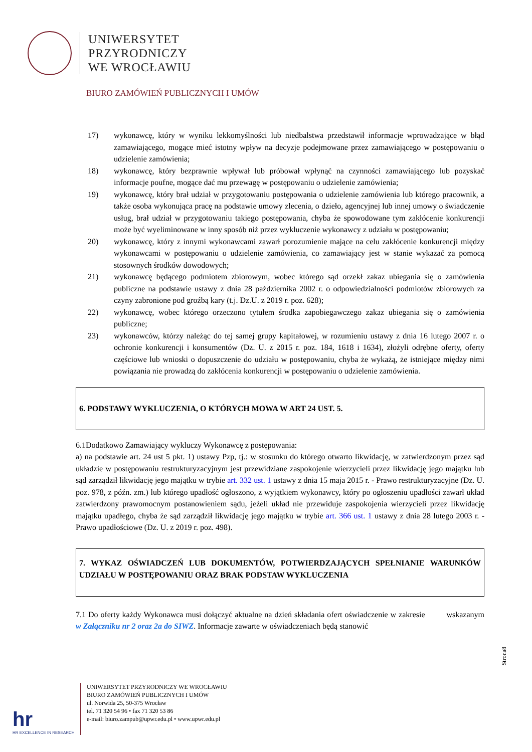UNIWERSYTET
PRZYRODNICZY
WE WROCŁAWIU
BIURO ZAMÓWIEŃ PUBLICZNYCH I UMÓW
17) wykonawcę, który w wyniku lekkomyślności lub niedbalstwa przedstawił informacje wprowadzające w błąd zamawiającego, mogące mieć istotny wpływ na decyzje podejmowane przez zamawiającego w postępowaniu o udzielenie zamówienia;
18) wykonawcę, który bezprawnie wpływał lub próbował wpłynąć na czynności zamawiającego lub pozyskać informacje poufne, mogące dać mu przewagę w postępowaniu o udzielenie zamówienia;
19) wykonawcę, który brał udział w przygotowaniu postępowania o udzielenie zamówienia lub którego pracownik, a także osoba wykonująca pracę na podstawie umowy zlecenia, o dzieło, agencyjnej lub innej umowy o świadczenie usług, brał udział w przygotowaniu takiego postępowania, chyba że spowodowane tym zakłócenie konkurencji może być wyeliminowane w inny sposób niż przez wykluczenie wykonawcy z udziału w postępowaniu;
20) wykonawcę, który z innymi wykonawcami zawarł porozumienie mające na celu zakłócenie konkurencji między wykonawcami w postępowaniu o udzielenie zamówienia, co zamawiający jest w stanie wykazać za pomocą stosownych środków dowodowych;
21) wykonawcę będącego podmiotem zbiorowym, wobec którego sąd orzekł zakaz ubiegania się o zamówienia publiczne na podstawie ustawy z dnia 28 października 2002 r. o odpowiedzialności podmiotów zbiorowych za czyny zabronione pod groźbą kary (t.j. Dz.U. z 2019 r. poz. 628);
22) wykonawcę, wobec którego orzeczono tytułem środka zapobiegawczego zakaz ubiegania się o zamówienia publiczne;
23) wykonawców, którzy należąc do tej samej grupy kapitałowej, w rozumieniu ustawy z dnia 16 lutego 2007 r. o ochronie konkurencji i konsumentów (Dz. U. z 2015 r. poz. 184, 1618 i 1634), złożyli odrębne oferty, oferty częściowe lub wnioski o dopuszczenie do udziału w postępowaniu, chyba że wykażą, że istniejące między nimi powiązania nie prowadzą do zakłócenia konkurencji w postępowaniu o udzielenie zamówienia.
6. PODSTAWY WYKLUCZENIA, O KTÓRYCH MOWA W ART 24 UST. 5.
6.1Dodatkowo Zamawiający wykluczy Wykonawcę z postępowania:
a) na podstawie art. 24 ust 5 pkt. 1) ustawy Pzp, tj.: w stosunku do którego otwarto likwidację, w zatwierdzonym przez sąd układzie w postępowaniu restrukturyzacyjnym jest przewidziane zaspokojenie wierzycieli przez likwidację jego majątku lub sąd zarządził likwidację jego majątku w trybie art. 332 ust. 1 ustawy z dnia 15 maja 2015 r. - Prawo restrukturyzacyjne (Dz. U. poz. 978, z późn. zm.) lub którego upadłość ogłoszono, z wyjątkiem wykonawcy, który po ogłoszeniu upadłości zawarł układ zatwierdzony prawomocnym postanowieniem sądu, jeżeli układ nie przewiduje zaspokojenia wierzycieli przez likwidację majątku upadłego, chyba że sąd zarządził likwidację jego majątku w trybie art. 366 ust. 1 ustawy z dnia 28 lutego 2003 r. - Prawo upadłościowe (Dz. U. z 2019 r. poz. 498).
7. WYKAZ OŚWIADCZEŃ LUB DOKUMENTÓW, POTWIERDZAJĄCYCH SPEŁNIANIE WARUNKÓW UDZIAŁU W POSTĘPOWANIU ORAZ BRAK PODSTAW WYKLUCZENIA
7.1 Do oferty każdy Wykonawca musi dołączyć aktualne na dzień składania ofert oświadczenie w zakresie wskazanym w Załączniku nr 2 oraz 2a do SIWZ. Informacje zawarte w oświadczeniach będą stanowić
Strona8
hr
HR EXCELLENCE IN RESEARCH
UNIWERSYTET PRZYRODNICZY WE WROCŁAWIU
BIURO ZAMÓWIEŃ PUBLICZNYCH I UMÓW
ul. Norwida 25, 50-375 Wrocław
tel. 71 320 54 96 • fax 71 320 53 86
e-mail: biuro.zampub@upwr.edu.pl • www.upwr.edu.pl